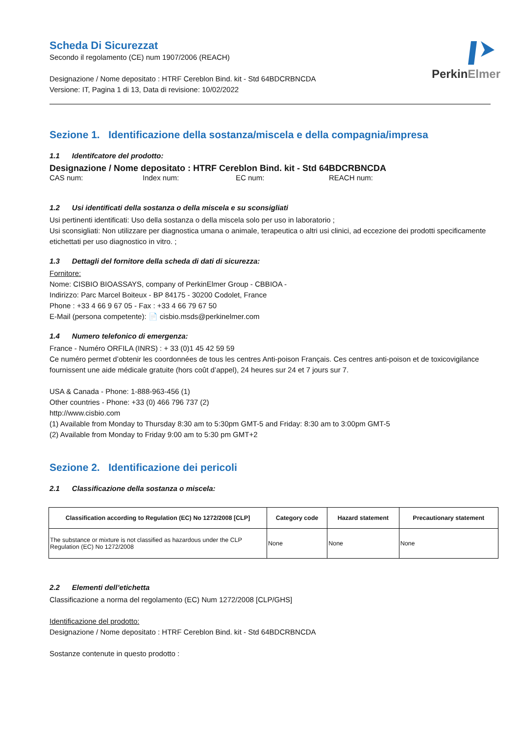PerkinElmer
Scheda Di Sicurezzat
Secondo il regolamento (CE) num 1907/2006 (REACH)
Designazione / Nome depositato : HTRF Cereblon Bind. kit - Std 64BDCRBNCDA
Versione: IT, Pagina 1 di 13, Data di revisione: 10/02/2022
Sezione 1. Identificazione della sostanza/miscela e della compagnia/impresa
1.1 Identifcatore del prodotto:
Designazione / Nome depositato : HTRF Cereblon Bind. kit - Std 64BDCRBNCDA
CAS num: Index num: EC num: REACH num:
1.2 Usi identificati della sostanza o della miscela e su sconsigliati
Usi pertinenti identificati: Uso della sostanza o della miscela solo per uso in laboratorio ;
Usi sconsigliati: Non utilizzare per diagnostica umana o animale, terapeutica o altri usi clinici, ad eccezione dei prodotti specificamente etichettati per uso diagnostico in vitro. ;
1.3 Dettagli del fornitore della scheda di dati di sicurezza:
Fornitore:
Nome: CISBIO BIOASSAYS, company of PerkinElmer Group - CBBIOA -
Indirizzo: Parc Marcel Boiteux - BP 84175 - 30200 Codolet, France
Phone : +33 4 66 9 67 05 - Fax : +33 4 66 79 67 50
E-Mail (persona competente): 📄 cisbio.msds@perkinelmer.com
1.4 Numero telefonico di emergenza:
France - Numéro ORFILA (INRS) : + 33 (0)1 45 42 59 59
Ce numéro permet d’obtenir les coordonnées de tous les centres Anti-poison Français. Ces centres anti-poison et de toxicovigilance fournissent une aide médicale gratuite (hors coût d’appel), 24 heures sur 24 et 7 jours sur 7.
USA & Canada - Phone: 1-888-963-456 (1)
Other countries - Phone: +33 (0) 466 796 737 (2)
http://www.cisbio.com
(1) Available from Monday to Thursday 8:30 am to 5:30pm GMT-5 and Friday: 8:30 am to 3:00pm GMT-5
(2) Available from Monday to Friday 9:00 am to 5:30 pm GMT+2
Sezione 2. Identificazione dei pericoli
2.1 Classificazione della sostanza o miscela:
| Classification according to Regulation (EC) No 1272/2008 [CLP] | Category code | Hazard statement | Precautionary statement |
| --- | --- | --- | --- |
| The substance or mixture is not classified as hazardous under the CLP Regulation (EC) No 1272/2008 | None | None | None |
2.2 Elementi dell’etichetta
Classificazione a norma del regolamento (EC) Num 1272/2008 [CLP/GHS]
Identificazione del prodotto:
Designazione / Nome depositato : HTRF Cereblon Bind. kit - Std 64BDCRBNCDA
Sostanze contenute in questo prodotto :